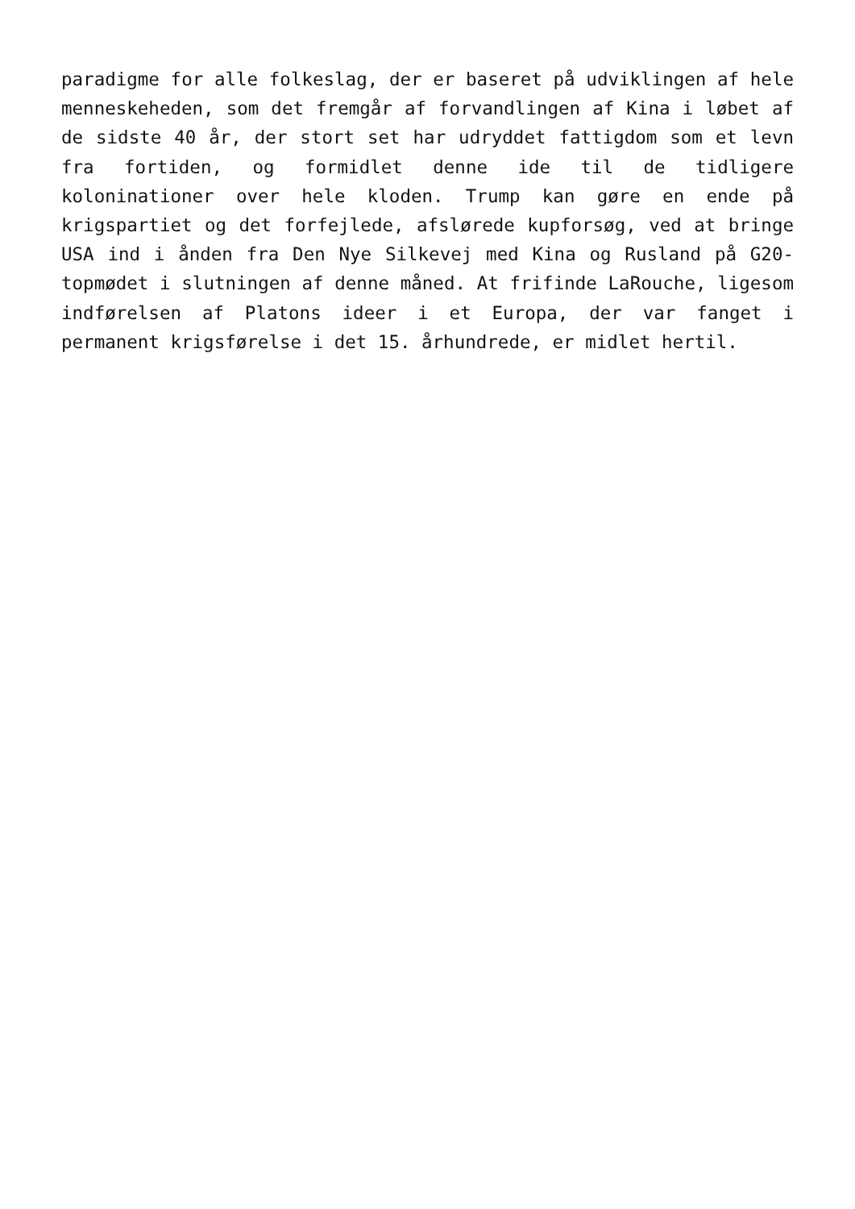paradigme for alle folkeslag, der er baseret på udviklingen af hele menneskeheden, som det fremgår af forvandlingen af Kina i løbet af de sidste 40 år, der stort set har udryddet fattigdom som et levn fra fortiden, og formidlet denne ide til de tidligere koloninationer over hele kloden. Trump kan gøre en ende på krigspartiet og det forfejlede, afslørede kupforsøg, ved at bringe USA ind i ånden fra Den Nye Silkevej med Kina og Rusland på G20-topmødet i slutningen af denne måned. At frifinde LaRouche, ligesom indførelsen af Platons ideer i et Europa, der var fanget i permanent krigsførelse i det 15. århundrede, er midlet hertil.